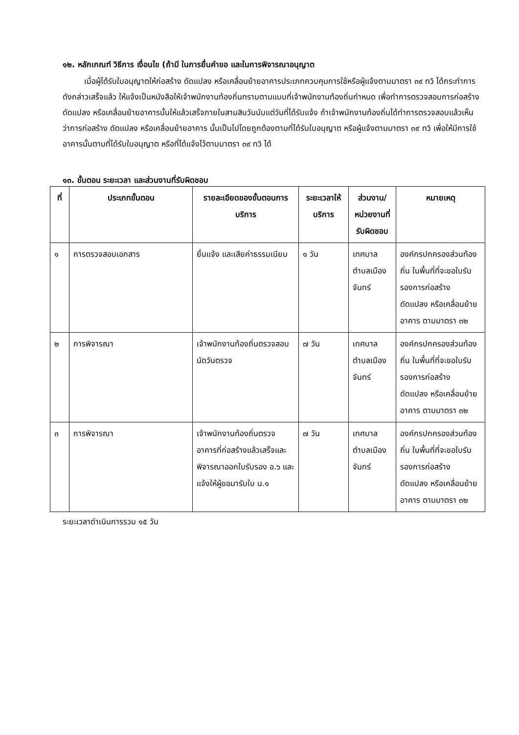๑๒. หลักเกณฑ์ วิธีการ เงื่อนไข (ถ้ามี ในการยื่นคำขอ และในการพิจารณาอนุญาต
เมื่อผู้ได้รับใบอนุญาตให้ก่อสร้าง ดัดแปลง หรือเคลื่อนย้ายอาคารประเภทควบคุมการใช้หรือผู้แจ้งตามมาตรา ๓๙ ทวิ ได้กระทำการดังกล่าวเสร็จแล้ว ให้แจ้งเป็นหนังสือให้เจ้าพนักงานท้องถิ่นทราบตามแบบที่เจ้าพนักงานท้องถิ่นกำหนด เพื่อทำการตรวจสอบการก่อสร้าง ดัดแปลง หรือเคลื่อนย้ายอาคารนั้นให้แล้วเสร็จภายในสามสิบวันนับแต่วันที่ได้รับแจ้ง ถ้าเจ้าพนักงานท้องถิ่นได้ทำการตรวจสอบแล้วเห็นว่าการก่อสร้าง ดัดแปลง หรือเคลื่อนย้ายอาคาร นั้นเป็นไปโดยถูกต้องตามที่ได้รับใบอนุญาต หรือผู้แจ้งตามมาตรา ๓๙ ทวิ เพื่อให้มีการใช้อาคารนั้นตามที่ได้รับใบอนุญาต หรือที่ได้แจ้งไว้ตามมาตรา ๓๙ ทวิ ได้
๑๓. ขั้นตอน ระยะเวลา และส่วนงานที่รับผิดชอบ
| ที่ | ประเภทขั้นตอน | รายละเอียดของขั้นตอนการบริการ | ระยะเวลาให้บริการ | ส่วนงาน/หน่วยงานที่รับผิดชอบ | หมายเหตุ |
| --- | --- | --- | --- | --- | --- |
| ๑ | การตรวจสอบเอกสาร | ยื่นแจ้ง และเสียค่าธรรมเนียม | ๑ วัน | เทศบาลตำบลเมืองจันทร์ | องค์กรปกครองส่วนท้องถิ่น ในพื้นที่ที่จะขอใบรับรองการก่อสร้าง ดัดแปลง หรือเคลื่อนย้ายอาคาร ตามมาตรา ๓๒ |
| ๒ | การพิจารณา | เจ้าพนักงานท้องถิ่นตรวจสอบนัดวันตรวจ | ๗ วัน | เทศบาลตำบลเมืองจันทร์ | องค์กรปกครองส่วนท้องถิ่น ในพื้นที่ที่จะขอใบรับรองการก่อสร้าง ดัดแปลง หรือเคลื่อนย้ายอาคาร ตามมาตรา ๓๒ |
| ๓ | การพิจารณา | เจ้าพนักงานท้องถิ่นตรวจอาคารที่ก่อสร้างแล้วเสร็จและพิจารณาออกใบรับรอง อ.๖ และแจ้งให้ผู้ขอมารับใบ น.๑ | ๗ วัน | เทศบาลตำบลเมืองจันทร์ | องค์กรปกครองส่วนท้องถิ่น ในพื้นที่ที่จะขอใบรับรองการก่อสร้าง ดัดแปลง หรือเคลื่อนย้ายอาคาร ตามมาตรา ๓๒ |
ระยะเวลาดำเนินการรวม ๑๕ วัน